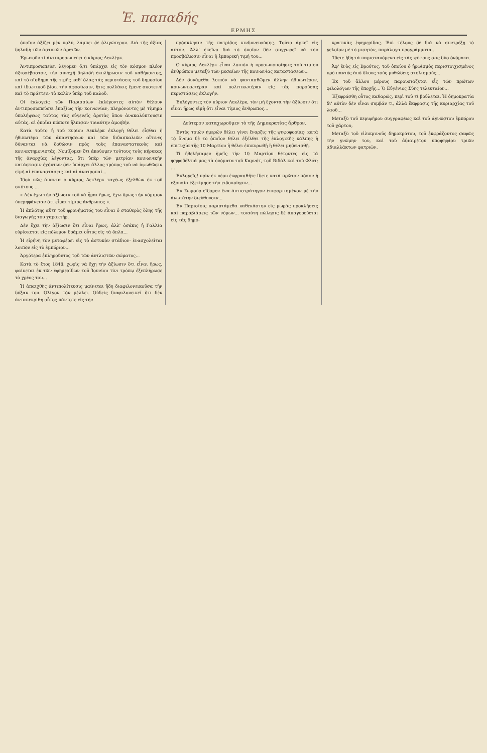Ἐ. παπαδής
ΕΡΜΗΣ
ὁποῖον ἀξίζει μὲν πολύ, λάμπει δὲ ὀλιγώτερον. Διὰ τῆς ἀξίας δηλαδὴ τῶν ἀστυκῶν ἀρετῶν.
Ἐρωτοῦν τί ἀντιπροσωπεύει ὁ κύριος Λεκλέρκ.
Ἀντιπροσωπεύει λέγομεν ὅ,τι ὑπάρχει εἰς τὸν κόσμον πλέον ἀξιοσέβαστον, τὴν συνεχῆ δηλαδὴ ἐκπλήρωσιν τοῦ καθήκοντος, καὶ τὸ αἴσθημα τῆς τιμῆς καθ' ὅλας τὰς περιστάσεις τοῦ δημοσίου καὶ ἰδιωτικοῦ βίου, τὴν ἀφοσίωσιν, ἥτις πολλάκις ἔμενε σκοτεινὴ καὶ τὸ πράττειν τὸ καλὸν ὑπὲρ τοῦ καλοῦ.
Οἱ ἐκλογεῖς τῶν Παρισσίων ἐκλέγοντες αὐτὸν θέλουν ἀντιπροσωπεύσει ἐπαξίως τὴν κοινωνίαν, πληρόνοντες μὲ τίμημα ὑπολήψεως ταύτας τὰς εὐγενεῖς ἀρετὰς ὅπου ἀνακαλύπτουσιν αὐτάς, αἱ ὁποῖαι πώποτε ἤλπισαν τοιαύτην ἀμοιβήν.
Κατὰ τοῦτο ἡ τοῦ κυρίου Λεκλέρκ ἐκλογὴ θέλει εἶσθαι ἡ ἠθικωτέρα τῶν ἀπαντήσεων καὶ τῶν διδασκαλιῶν αἵτινες δύνανται νὰ δοθῶσιν πρὸς τοὺς ἐπαναστατικοὺς καὶ κοινοκτημονιστάς. Νομίζομεν ὅτι ἀκούομεν τούτους τοὺς κήρυκας τῆς ἀναρχίας λέγοντας, ὅτι ὑπὲρ τῶν μετρίαν κοινωνικὴν κατάστασιν ἐχόντων δὲν ὑπάρχει ἄλλος τρόπος τοῦ νὰ ὑψωθῶσιν εἰμὴ αἱ ἐπαναστάσεις καὶ αἱ ἀνατροπαί...
Ἰδοὺ πῶς ἅπαντα ὁ κύριος Λεκλέρκ ταχέως ἐξελθὼν ἐκ τοῦ σκότους ...
« Δὲν ἔχω τὴν ἀξίωσιν τοῦ νὰ ἦμαι ἥρως, ἔχω ὅμως τὴν νόμιμον ὑπερηφάνειαν ὅτι εἶμαι τίμιος ἄνθρωπος ».
Ἡ ἁπλότης αὕτη τοῦ φρονήματός του εἶναι ὁ σταθερὸς ὅλης τῆς διαγωγῆς του χαρακτήρ.
Δὲν ἔχει τὴν ἀξίωσιν ὅτι εἶναι ἥρως, ἀλλ' ὁσάκις ἡ Γαλλία εὑρίσκεται εἰς πόλεμον δράμει οὗτος εἰς τὰ ὅπλα...
Ἡ εἰρήνη τὸν μεταφέρει εἰς τὸ ἀστυκὸν στάδιον· ἐνασχολεῖται λοιπὸν εἰς τὸ ἐμπόριον...
Ἀργότερα ἐπληροῦντος τοῦ τῶν ἀντλιστῶν σώματος...
Κατὰ τὸ ἔτος 1848, χωρὶς νὰ ἔχῃ τὴν ἀξίωσιν ὅτι εἶναι ἥρως, φαίνεται ἐκ τῶν ἐφημερίδων τοῦ Ἰουνίου τίνι τρόπῳ ἐξεπλήρωσε τὸ χρέος του...
Ἡ ἀπαιχθὴς ἀντιπολίτευσις μαίνεται ἤδη διαφιλονεικοῦσα τὴν δόξαν του. Ὀλίγον τὸν μέλλει. Οὐδεὶς διαφιλονεικεῖ ὅτι δὲν ἀνταπεκρίθη οὗτος πάντοτε εἰς τὴν
πρόσκλησιν τῆς πατρίδος κινδυνευούσης. Τοῦτο ἀρκεῖ εἰς αὐτόν. Ἀλλ' ἐκεῖνο διὰ τὸ ὁποῖον δὲν συγχωρεῖ νὰ τὸν προσβάλωσιν εἶναι ἡ ἐμπορικὴ τιμή του...
Ὁ κύριος Λεκλέρκ εἶναι λοιπὸν ἡ προσωποποίησις τοῦ τιμίου ἀνθρώπου μεταξὺ τῶν μεσαίων τῆς κοινωνίας καταστάσεων...
Δὲν δυνάμεθα λοιπὸν νὰ φαντασθῶμεν ἄλλην ἠθικωτέραν, κοινωνικωτέραν καὶ πολιτικωτέραν εἰς τὰς παρούσας περιστάσεις ἐκλογήν.
Ἐκλέγοντες τὸν κύριον Λεκλέρκ, τὸν μὴ ἔχοντα τὴν ἀξίωσιν ὅτι εἶναι ἥρως εἰμὴ ὅτι εἶναι τίμιος ἄνθρωπος...
Δεύτερον καταχωροῦμεν τὸ τῆς Δημοκρατίας ἄρθρον.
Ἐντὸς τριῶν ἡμερῶν θέλει γίνει ἔναρξις τῆς ψηφοφορίας· κατὰ τὸ ὄνομα δὲ τὸ ὁποῖον θέλει ἐξέλθει τῆς ἐκλογικῆς κάλπης ἡ ἐπιτυχία τῆς 10 Μαρτίου ἢ θέλει ἐπικυρωθῇ ἢ θέλει μηδενισθῇ.
Τί ἠθελήσαμεν ἡμεῖς τὴν 10 Μαρτίου θέτοντες εἰς τὰ ψηφοδέλτιά μας τὰ ὀνόματα τοῦ Καρνότ, τοῦ Βιδὰλ καὶ τοῦ Φλότ; ...
Ἐκλογεῖς! πρὶν ἐκ νέου ἐκφρασθῆτε ἴδετε κατὰ πρῶτον πόσον ἡ ἐξουσία ἐξετίμησε τὴν ειδοποίησιν...
Ἐν Σωμούρ εἴδομεν ἕνα ἀντιστράτηγον ἐπιφορτισμένον μὲ τὴν ἀνωτάτην διεύθυνσιν...
Ἐν Παρισίοις παριστάμεθα καθεκάστην εἰς μωρὰς προκλήσεις καὶ παραβιάσεις τῶν νόμων... τοιαύτη πώλησις δὲ ἀπαγορεύεται εἰς τὰς δημο-
κρατικὰς ἐφημερίδας. Ἐπὶ τέλους δὲ διὰ νὰ συντρέξῃ τὸ γελοῖον μὲ τὸ μισητόν, παράλογα προγράμματα...
Ἴδετε ἤδη τὰ παριστανόμενα εἰς τὰς ψήφους σας δύο ὀνόματα.
Ἀφ' ἑνὸς εἰς Βρούτος, τοῦ ὁποίου ὁ ἡρωϊσμὸς περιστοιχισμένος πρὸ παντὸς ἀπὸ ὅλους τοὺς μυθώδεις στολισμοὺς...
Ἐκ τοῦ ἄλλου μέρους παρουσιάζεται εἷς τῶν πρώτων φιλολόγων τῆς ἐποχῆς... Ὁ Εὐγένιος Σύης τελευταῖον...
Ἐξεφράσθη οὗτος καθαρῶς, περὶ τοῦ τί βούλεται. Ἡ δημοκρατία δι' αὐτὸν δὲν εἶναι συμβάν τι, ἀλλὰ ἔκφρασις τῆς κυριαρχίας τοῦ λαοῦ...
Μεταξὺ τοῦ περιφήμου συγγραφέως καὶ τοῦ ἀγνώστου ἐμπόρου τοῦ χάρτου,
Μεταξὺ τοῦ εἰλικρινοῦς δημοκράτου, τοῦ ἐκφράζοντος σαφῶς τὴν γνώμην του, καὶ τοῦ ἀδιαιρέτου ὑποψηφίου τριῶν ἀδιαλλάκτων φατριῶν.